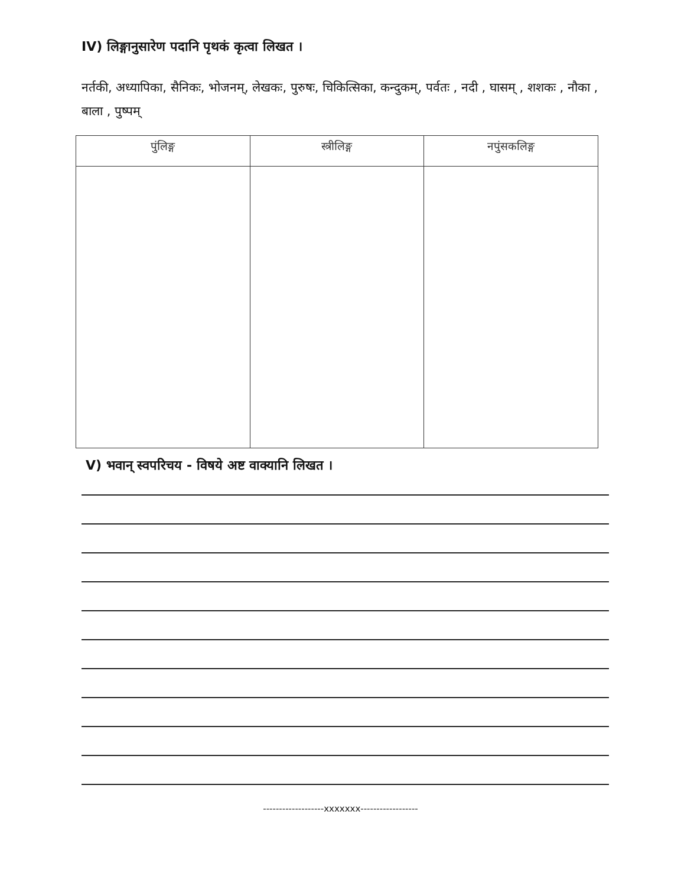IV) लिङ्गानुसारेण पदानि पृथकं कृत्वा लिखत ।
नर्तकी, अध्यापिका, सैनिकः, भोजनम्, लेखकः, पुरुषः, चिकित्सिका, कन्दुकम्, पर्वतः , नदी , घासम् , शशकः , नौका , बाला , पुष्पम्
| पुंलिङ्ग | स्त्रीलिङ्ग | नपुंसकलिङ्ग |
| --- | --- | --- |
V) भवान् स्वपरिचय - विषये अष्ट वाक्यानि लिखत ।
-------------------xxxxxxx------------------